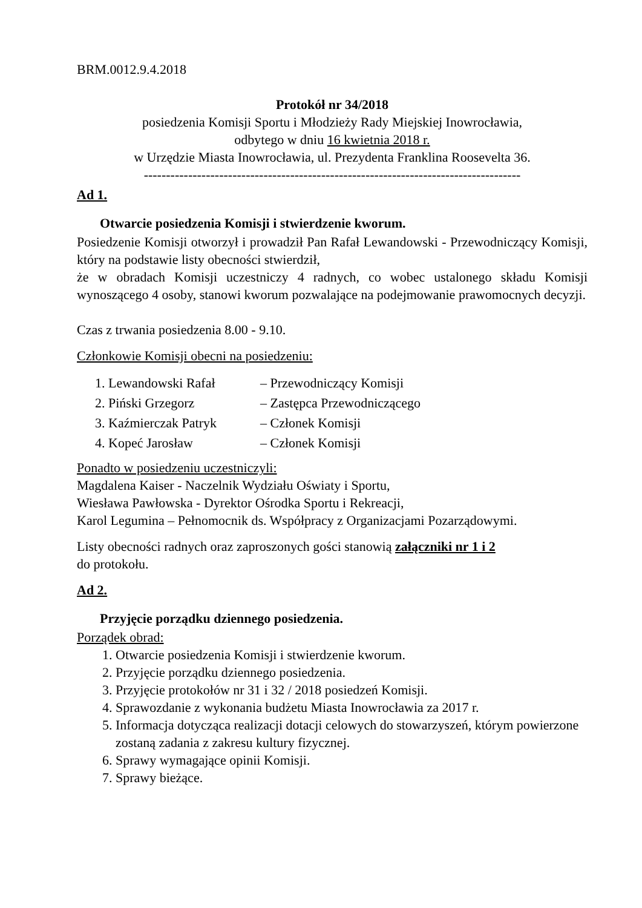BRM.0012.9.4.2018
Protokół nr 34/2018
posiedzenia Komisji Sportu i Młodzieży Rady Miejskiej Inowrocławia,
odbytego w dniu 16 kwietnia 2018 r.
w Urzędzie Miasta Inowrocławia, ul. Prezydenta Franklina Roosevelta 36.
-------------------------------------------------------------------------------------
Ad 1.
Otwarcie posiedzenia Komisji i stwierdzenie kworum.
Posiedzenie Komisji otworzył i prowadził Pan Rafał Lewandowski - Przewodniczący Komisji, który na podstawie listy obecności stwierdził,
że w obradach Komisji uczestniczy 4 radnych, co wobec ustalonego składu Komisji wynoszącego 4 osoby, stanowi kworum pozwalające na podejmowanie prawomocnych decyzji.
Czas z trwania posiedzenia 8.00 - 9.10.
Członkowie Komisji obecni na posiedzeniu:
| 1. Lewandowski Rafał | – Przewodniczący Komisji |
| 2. Piński Grzegorz | – Zastępca Przewodniczącego |
| 3. Kaźmierczak Patryk | – Członek Komisji |
| 4. Kopeć Jarosław | – Członek Komisji |
Ponadto w posiedzeniu uczestniczyli:
Magdalena Kaiser - Naczelnik Wydziału Oświaty i Sportu,
Wiesława Pawłowska - Dyrektor Ośrodka Sportu i Rekreacji,
Karol Legumina – Pełnomocnik ds. Współpracy z Organizacjami Pozarządowymi.
Listy obecności radnych oraz zaproszonych gości stanowią załączniki nr 1 i 2
do protokołu.
Ad 2.
Przyjęcie porządku dziennego posiedzenia.
Porządek obrad:
1. Otwarcie posiedzenia Komisji i stwierdzenie kworum.
2. Przyjęcie porządku dziennego posiedzenia.
3. Przyjęcie protokołów nr 31 i 32 / 2018 posiedzeń Komisji.
4. Sprawozdanie z wykonania budżetu Miasta Inowrocławia za 2017 r.
5. Informacja dotycząca realizacji dotacji celowych do stowarzyszeń, którym powierzone zostaną zadania z zakresu kultury fizycznej.
6. Sprawy wymagające opinii Komisji.
7. Sprawy bieżące.